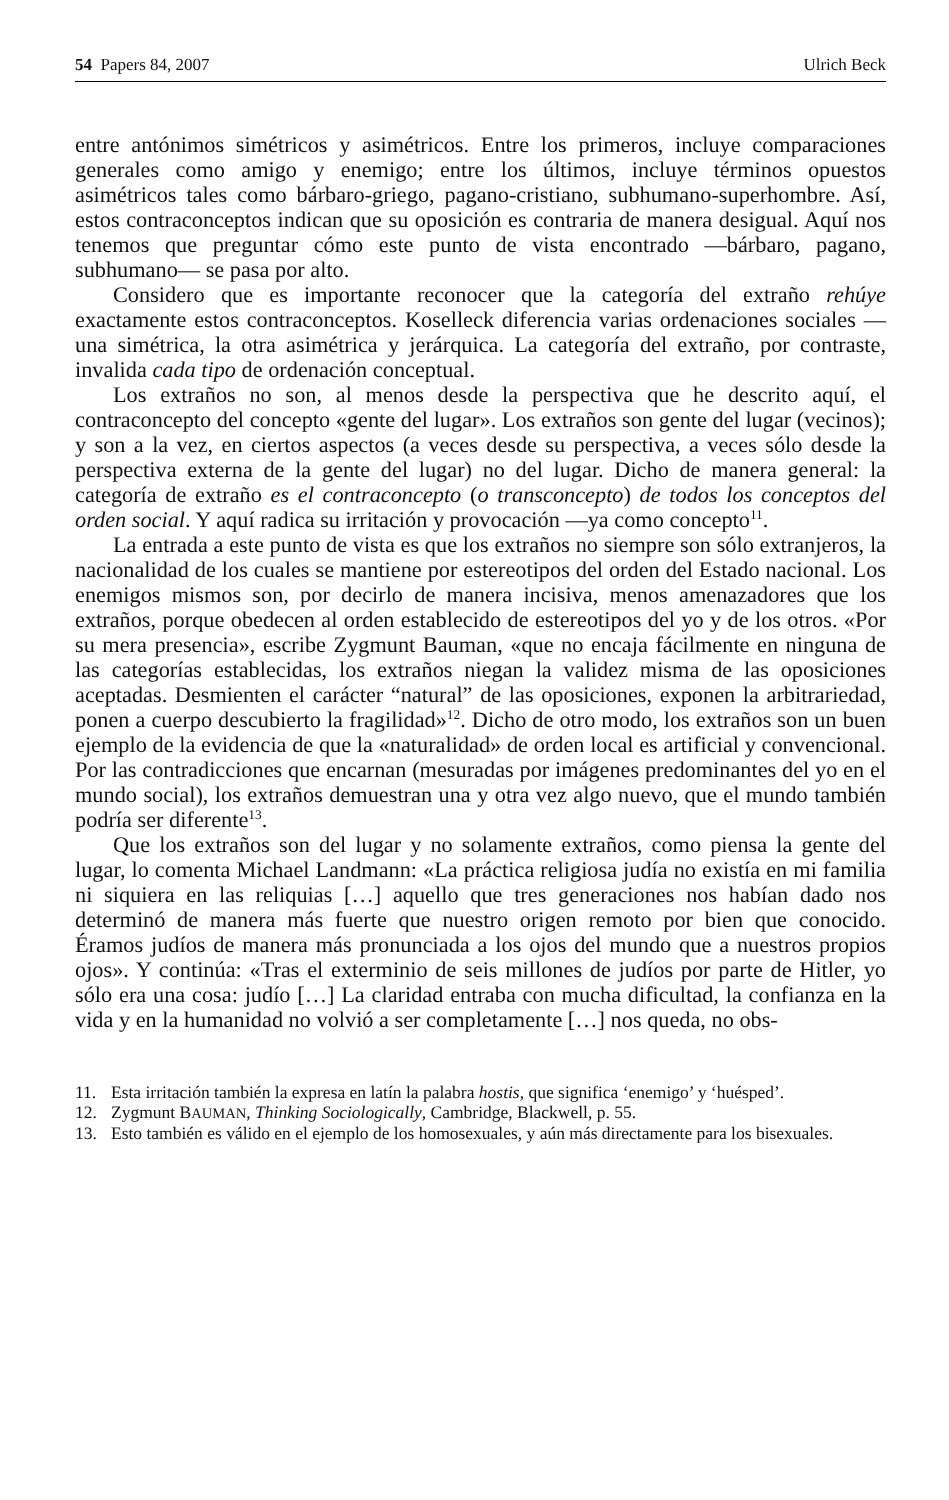54 Papers 84, 2007 Ulrich Beck
entre antónimos simétricos y asimétricos. Entre los primeros, incluye comparaciones generales como amigo y enemigo; entre los últimos, incluye términos opuestos asimétricos tales como bárbaro-griego, pagano-cristiano, subhumano-superhombre. Así, estos contraconceptos indican que su oposición es contraria de manera desigual. Aquí nos tenemos que preguntar cómo este punto de vista encontrado —bárbaro, pagano, subhumano— se pasa por alto.
Considero que es importante reconocer que la categoría del extraño rehúye exactamente estos contraconceptos. Koselleck diferencia varias ordenaciones sociales —una simétrica, la otra asimétrica y jerárquica. La categoría del extraño, por contraste, invalida cada tipo de ordenación conceptual.
Los extraños no son, al menos desde la perspectiva que he descrito aquí, el contraconcepto del concepto «gente del lugar». Los extraños son gente del lugar (vecinos); y son a la vez, en ciertos aspectos (a veces desde su perspectiva, a veces sólo desde la perspectiva externa de la gente del lugar) no del lugar. Dicho de manera general: la categoría de extraño es el contraconcepto (o transconcepto) de todos los conceptos del orden social. Y aquí radica su irritación y provocación —ya como concepto<sup>11</sup>.
La entrada a este punto de vista es que los extraños no siempre son sólo extranjeros, la nacionalidad de los cuales se mantiene por estereotipos del orden del Estado nacional. Los enemigos mismos son, por decirlo de manera incisiva, menos amenazadores que los extraños, porque obedecen al orden establecido de estereotipos del yo y de los otros. «Por su mera presencia», escribe Zygmunt Bauman, «que no encaja fácilmente en ninguna de las categorías establecidas, los extraños niegan la validez misma de las oposiciones aceptadas. Desmienten el carácter “natural” de las oposiciones, exponen la arbitrariedad, ponen a cuerpo descubierto la fragilidad»<sup>12</sup>. Dicho de otro modo, los extraños son un buen ejemplo de la evidencia de que la «naturalidad» de orden local es artificial y convencional. Por las contradicciones que encarnan (mesuradas por imágenes predominantes del yo en el mundo social), los extraños demuestran una y otra vez algo nuevo, que el mundo también podría ser diferente<sup>13</sup>.
Que los extraños son del lugar y no solamente extraños, como piensa la gente del lugar, lo comenta Michael Landmann: «La práctica religiosa judía no existía en mi familia ni siquiera en las reliquias […] aquello que tres generaciones nos habían dado nos determinó de manera más fuerte que nuestro origen remoto por bien que conocido. Éramos judíos de manera más pronunciada a los ojos del mundo que a nuestros propios ojos». Y continúa: «Tras el exterminio de seis millones de judíos por parte de Hitler, yo sólo era una cosa: judío […] La claridad entraba con mucha dificultad, la confianza en la vida y en la humanidad no volvió a ser completamente […] nos queda, no obs-
11. Esta irritación también la expresa en latín la palabra hostis, que significa ‘enemigo’ y ‘huésped’.
12. Zygmunt BAUMAN, Thinking Sociologically, Cambridge, Blackwell, p. 55.
13. Esto también es válido en el ejemplo de los homosexuales, y aún más directamente para los bisexuales.